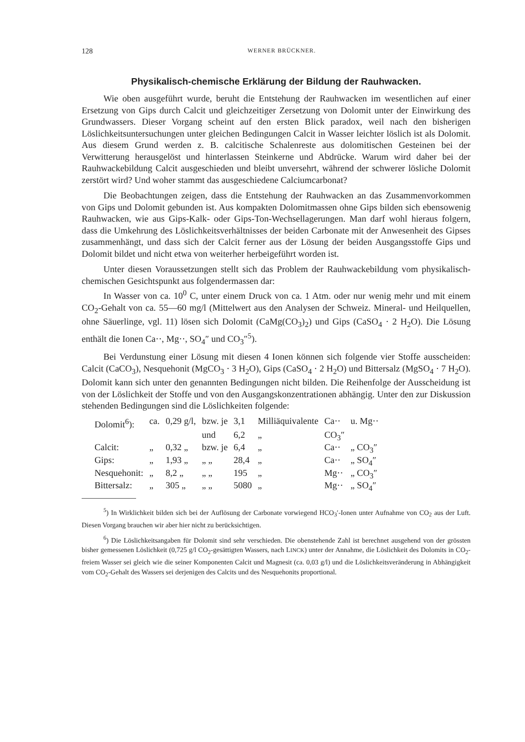128 WERNER BRÜCKNER.
Physikalisch-chemische Erklärung der Bildung der Rauhwacken.
Wie oben ausgeführt wurde, beruht die Entstehung der Rauhwacken im wesentlichen auf einer Ersetzung von Gips durch Calcit und gleichzeitiger Zersetzung von Dolomit unter der Einwirkung des Grundwassers. Dieser Vorgang scheint auf den ersten Blick paradox, weil nach den bisherigen Löslichkeitsuntersuchungen unter gleichen Bedingungen Calcit in Wasser leichter löslich ist als Dolomit. Aus diesem Grund werden z. B. calcitische Schalenreste aus dolomitischen Gesteinen bei der Verwitterung herausgelöst und hinterlassen Steinkerne und Abdrücke. Warum wird daher bei der Rauhwackebildung Calcit ausgeschieden und bleibt unversehrt, während der schwerer lösliche Dolomit zerstört wird? Und woher stammt das ausgeschiedene Calciumcarbonat?
Die Beobachtungen zeigen, dass die Entstehung der Rauhwacken an das Zusammenvorkommen von Gips und Dolomit gebunden ist. Aus kompakten Dolomitmassen ohne Gips bilden sich ebensowenig Rauhwacken, wie aus Gips-Kalk- oder Gips-Ton-Wechsellagerungen. Man darf wohl hieraus folgern, dass die Umkehrung des Löslichkeitsverhältnisses der beiden Carbonate mit der Anwesenheit des Gipses zusammenhängt, und dass sich der Calcit ferner aus der Lösung der beiden Ausgangsstoffe Gips und Dolomit bildet und nicht etwa von weiterher herbeigeführt worden ist.
Unter diesen Voraussetzungen stellt sich das Problem der Rauhwackebildung vom physikalisch-chemischen Gesichtspunkt aus folgendermassen dar:
In Wasser von ca. 10<sup>0</sup> C, unter einem Druck von ca. 1 Atm. oder nur wenig mehr und mit einem CO<sub>2</sub>-Gehalt von ca. 55—60 mg/l (Mittelwert aus den Analysen der Schweiz. Mineral- und Heilquellen, ohne Säuerlinge, vgl. 11) lösen sich Dolomit (CaMg(CO<sub>3</sub>)<sub>2</sub>) und Gips (CaSO<sub>4</sub> · 2 H<sub>2</sub>O). Die Lösung enthält die Ionen Ca··, Mg··, SO<sub>4</sub>″ und CO<sub>3</sub>″<sup>5</sup>).
Bei Verdunstung einer Lösung mit diesen 4 Ionen können sich folgende vier Stoffe ausscheiden: Calcit (CaCO<sub>3</sub>), Nesquehonit (MgCO<sub>3</sub> · 3 H<sub>2</sub>O), Gips (CaSO<sub>4</sub> · 2 H<sub>2</sub>O) und Bittersalz (MgSO<sub>4</sub> · 7 H<sub>2</sub>O). Dolomit kann sich unter den genannten Bedingungen nicht bilden. Die Reihenfolge der Ausscheidung ist von der Löslichkeit der Stoffe und von den Ausgangskonzentrationen abhängig. Unter den zur Diskussion stehenden Bedingungen sind die Löslichkeiten folgende:
| Dolomit<sup>6</sup>): | ca. | 0,29 g/l, | bzw. je | 3,1 | Milliäquivalente | Ca·· | u. Mg·· |
| | | | und | 6,2 | „ | CO<sub>3</sub>″ | |
| Calcit: | „ | 0,32 „ | bzw. je | 6,4 | „ | Ca·· | „ CO<sub>3</sub>″ |
| Gips: | „ | 1,93 „ | „ „ | 28,4 | „ | Ca·· | „ SO<sub>4</sub>″ |
| Nesquehonit: | „ | 8,2 „ | „ „ | 195 | „ | Mg·· | „ CO<sub>3</sub>″ |
| Bittersalz: | „ | 305 „ | „ „ | 5080 | „ | Mg·· | „ SO<sub>4</sub>″ |
<sup>5</sup>) In Wirklichkeit bilden sich bei der Auflösung der Carbonate vorwiegend HCO<sub>3</sub>′-Ionen unter Aufnahme von CO<sub>2</sub> aus der Luft. Diesen Vorgang brauchen wir aber hier nicht zu berücksichtigen.
<sup>6</sup>) Die Löslichkeitsangaben für Dolomit sind sehr verschieden. Die obenstehende Zahl ist berechnet ausgehend von der grössten bisher gemessenen Löslichkeit (0,725 g/l CO<sub>2</sub>-gesättigten Wassers, nach LINCK) unter der Annahme, die Löslichkeit des Dolomits in CO<sub>2</sub>-freiem Wasser sei gleich wie die seiner Komponenten Calcit und Magnesit (ca. 0,03 g/l) und die Löslichkeitsveränderung in Abhängigkeit vom CO<sub>2</sub>-Gehalt des Wassers sei derjenigen des Calcits und des Nesquehonits proportional.